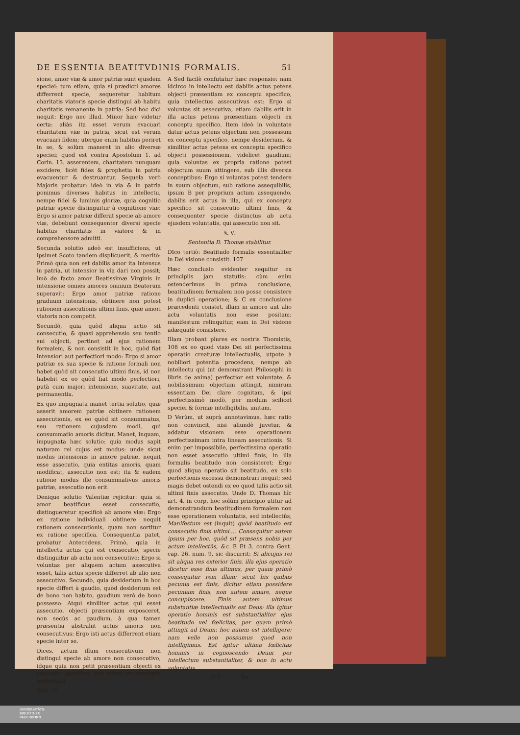DE ESSENTIA BEATITVDINIS FORMALIS. 51
sione, amor viæ & amor patriæ sunt ejusdem speciei: tum etiam, quia si prædicti amores differrent specie, sequeretur habitum charitatis viatoris specie distingui ab habitu charitatis remanente in patria: Sed hoc dici nequit: Ergo nec illud. Minor hæc videtur certa: aliàs ita esset verum evacuari charitatem viæ in patria, sicut est verum evacuari fidem; uterque enim habitus periret in se, & solùm maneret in alio diversæ speciei; quod est contra Apostolum 1. ad Corin. 13. asserentem, charitatem nunquam excidere, licèt fides & prophetia in patria evacuentur & destruantur. Sequela verò Majoris probatur: ideò in via & in patria ponimus diversos habitus in intellectu, nempe fidei & luminis gloriæ, quia cognitio patriæ specie distinguitur à cognitione viæ: Ergo si amor patriæ differat specie ab amore viæ, debebunt consequenter diversi specie habitus charitatis in viatore & in comprehensore admitti.
Secunda solutio adeò est insufficiens, ut ipsimet Scoto tandem displicuerit, & meritò: Primò quia non est dabilis amor ita intensus in patria, ut intensior in via dari non possit; imò de facto amor Beatissimæ Virginis in intensione omnes amores omnium Beatorum superavit: Ergo amor patriæ ratione graduum intensionis, obtinere non potest rationem assecutionis ultimi finis, quæ amori viatoris non competit.
Secundò, quia quòd aliqua actio sit consecutio, & quasi apprehensio seu tentio sui objecti, pertinet ad ejus rationem formalem, & non consistit in hoc, quòd fiat intensiori aut perfectiori modo: Ergo si amor patriæ ex sua specie & ratione formali non habet quòd sit consecutio ultimi finis, id non habebit ex eo quòd fiat modo perfectiori, putà cum majori intensione, suavitate, aut permanentia.
Ex quo impugnata manet tertia solutio, quæ asserit amorem patriæ obtinere rationem assecutionis, ex eo quòd sit consummatus, seu rationem cujusdam modi, qui consummatio amoris dicitur. Manet, inquam, impugnata hæc solutio: quia modus sapit naturam rei cujus est modus: unde sicut modus intensionis in amore patriæ, nequit esse assecutio, quia entitas amoris, quam modificat, assecutio non est; ita & eadem ratione modus ille consummativus amoris patriæ, assecutio non erit.
Denique solutio Valentiæ rejicitur: quia si amor beatificus esset consecutio, distingueretur specificè ab amore viæ: Ergo ex ratione individuali obtinere nequit rationem consecutionis, quam non sortitur ex ratione specifica. Consequentia patet, probatur Antecedens. Primò, quia in intellectu actus qui est consecutio, specie distinguitur ab actu non consecutivo: Ergo si voluntas per aliquem actum assecutiva esset, talis actus specie differret ab alio non assecutivo. Secundò, quia desiderium in hoc specie differt à gaudio, quòd desiderium est de bono non habito, gaudium verò de bono possesso: Atqui similiter actus qui esset assecutio, objecti præsentiam exposceret, non secùs ac gaudium, à qua tamen præsentia abstrahit actus amoris non consecutivus: Ergo isti actus differrent etiam specie inter se.
Dices, actum illum consecutivum non distingui specie ab amore non consecutivo, idque quia non petit præsentiam objecti ex conceptu specifico, sed solùm ex conceptu individuali
Tom. III.
A Sed facilè confutatur hæc responsio: nam idcirco in intellectu est dabilis actus petens objecti præsentiam ex conceptu specifico, quia intellectus assecutivus est: Ergo si voluntas sit assecutiva, etiam dabilis erit in illa actus petens præsentiam objecti ex conceptu specifico. Item ideò in voluntate datur actus petens objectum non possessum ex conceptu specifico, nempe desiderium, & similiter actus petens ex conceptu specifico objecti possessionem, videlicet gaudium; quia voluntas ex propria ratione potest objectum suum attingere, sub illis diversis conceptibus: Ergo si voluntas potest tendere in suum objectum, sub ratione assequibilis, ipsum B per proprium actum assequendo, dabilis erit actus in illa, qui ex conceptu specifico sit consecutio ultimi finis, & consequenter specie distinctus ab actu ejusdem voluntatis, qui assecutio non sit.
§. V.
Sententia D. Thomæ stabilitur.
DIco tertiò: Beatitudo formalis essentialiter in Dei visione consistit. 107
Hæc conclusio evidenter sequitur ex principiis jam statutis: cùm enim ostenderimus in prima conclusione, beatitudinem formalem non posse consistere in duplici operatione; & C ex conclusione præcedenti constet, illam in amore aut alio actu voluntatis non esse positam: manifestum relinquitur, eam in Dei visione adæquatè consistere.
Illam probant plures ex nostris Thomistis, 108 ex eo quod visio Dei sit perfectissima operatio creaturæ intellectualis, utpote à nobiliori potentia procedens, nempe ab intellectu qui (ut demonstrant Philosophi in libris de anima) perfectior est voluntate, & nobilissimum objectum attingit, nimirum essentiam Dei clare cognitam, & ipsi perfectissimò modò, per modum scilicet speciei & formæ intelligibilis, unitam.
D Verùm, ut suprà annotavimus, hæc ratio non convincit, nisi aliundè juvetur, & addatur visionem esse operationem perfectissimam intra lineam assecutionis. Si enim per impossibile, perfectissima operatio non esset assecutio ultimi finis, in illa formalis beatitudo non consisteret: Ergo quod aliqua operatio sit beatitudo, ex solo perfectionis excessu demonstrari nequit; sed magis debet ostendi ex eo quod talis actio sit ultimi finis assecutio. Unde D. Thomas hîc art. 4. in corp. hoc solùm principio utitur ad demonstrandum beatitudinem formalem non esse operationem voluntatis, sed intellectûs, Manifestum est (inquit) quòd beatitudo est consecutio finis ultimi.... Consequitur autem ipsum per hoc, quòd sit præsens nobis per actum intellectûs, &c. E Et 3. contra Gent. cap. 26. num. 9. sic discurrit: Si alicujus rei sit aliqua res exterior finis, illa ejus operatio dicetur esse finis ultimus, per quam primò consequitur rem illam: sicut his quibus pecunia est finis, dicitur etiam possidere pecuniam finis, non autem amare, neque concupiscere. Finis autem ultimus substantiæ intellectualis est Deus: illa igitur operatio hominis est substantialiter ejus beatitudo vel fœlicitas, per quam primò attingit ad Deum: hoc autem est intelligere; nam velle non possumus quod non intelligimus. Est igitur ultima fœlicitas hominis in cognoscendo Deum per intellectum substantialiter, & non in actu voluntatis.
G 2 Ex
UNIVERSITÄTS-
BIBLIOTHEK
PADERBORN